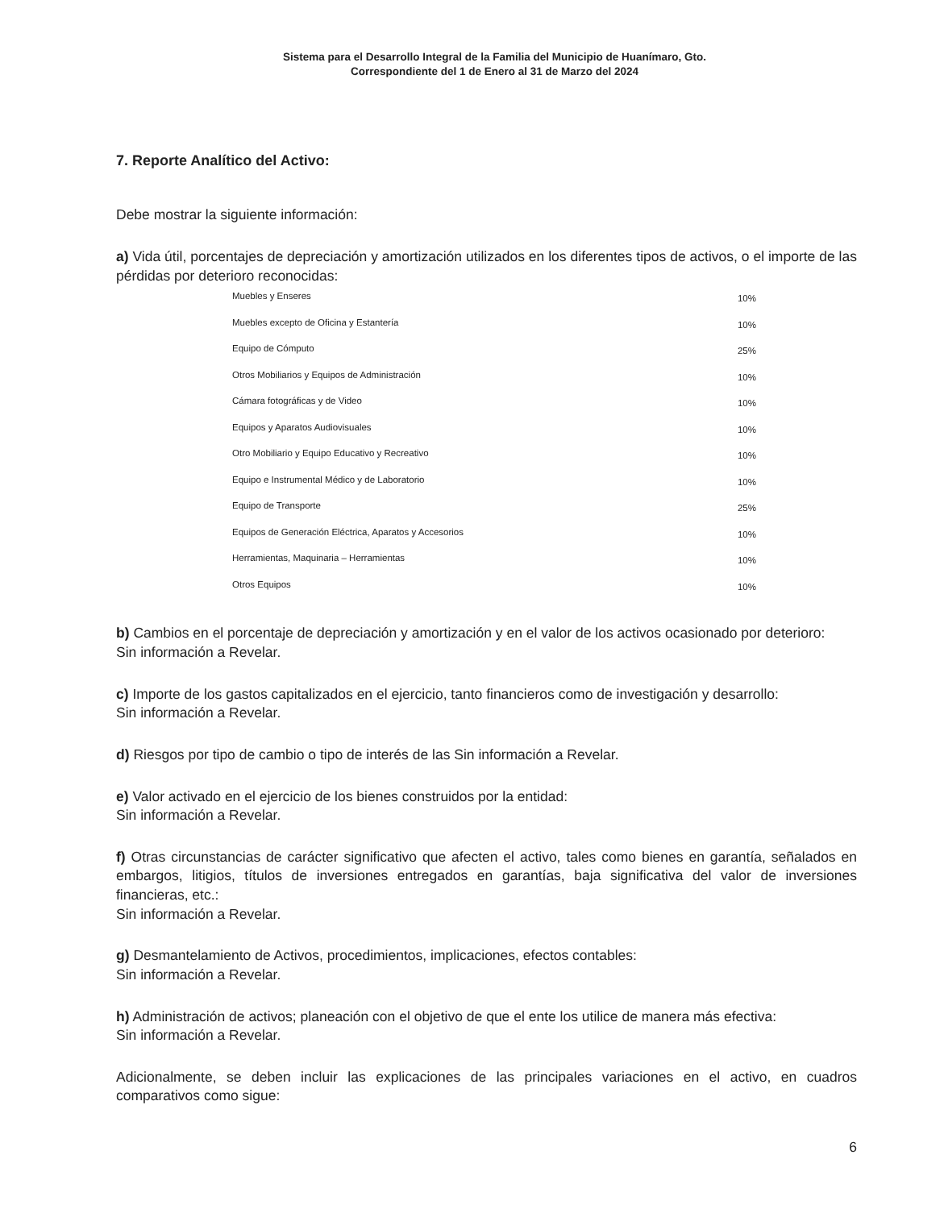Sistema para el Desarrollo Integral de la Familia del Municipio de Huanímaro, Gto.
Correspondiente del 1 de Enero al 31 de Marzo del 2024
7. Reporte Analítico del Activo:
Debe mostrar la siguiente información:
a) Vida útil, porcentajes de depreciación y amortización utilizados en los diferentes tipos de activos, o el importe de las pérdidas por deterioro reconocidas:
| Muebles y Enseres | 10% |
| Muebles excepto de Oficina y Estantería | 10% |
| Equipo de Cómputo | 25% |
| Otros Mobiliarios y Equipos de Administración | 10% |
| Cámara fotográficas y de Video | 10% |
| Equipos y Aparatos Audiovisuales | 10% |
| Otro Mobiliario y Equipo Educativo y Recreativo | 10% |
| Equipo e Instrumental Médico y de Laboratorio | 10% |
| Equipo de Transporte | 25% |
| Equipos de Generación Eléctrica, Aparatos y Accesorios | 10% |
| Herramientas, Maquinaria – Herramientas | 10% |
| Otros Equipos | 10% |
b) Cambios en el porcentaje de depreciación y amortización y en el valor de los activos ocasionado por deterioro:
Sin información a Revelar.
c) Importe de los gastos capitalizados en el ejercicio, tanto financieros como de investigación y desarrollo:
Sin información a Revelar.
d) Riesgos por tipo de cambio o tipo de interés de las Sin información a Revelar.
e) Valor activado en el ejercicio de los bienes construidos por la entidad:
Sin información a Revelar.
f) Otras circunstancias de carácter significativo que afecten el activo, tales como bienes en garantía, señalados en embargos, litigios, títulos de inversiones entregados en garantías, baja significativa del valor de inversiones financieras, etc.:
Sin información a Revelar.
g) Desmantelamiento de Activos, procedimientos, implicaciones, efectos contables:
Sin información a Revelar.
h) Administración de activos; planeación con el objetivo de que el ente los utilice de manera más efectiva:
Sin información a Revelar.
Adicionalmente, se deben incluir las explicaciones de las principales variaciones en el activo, en cuadros comparativos como sigue:
6